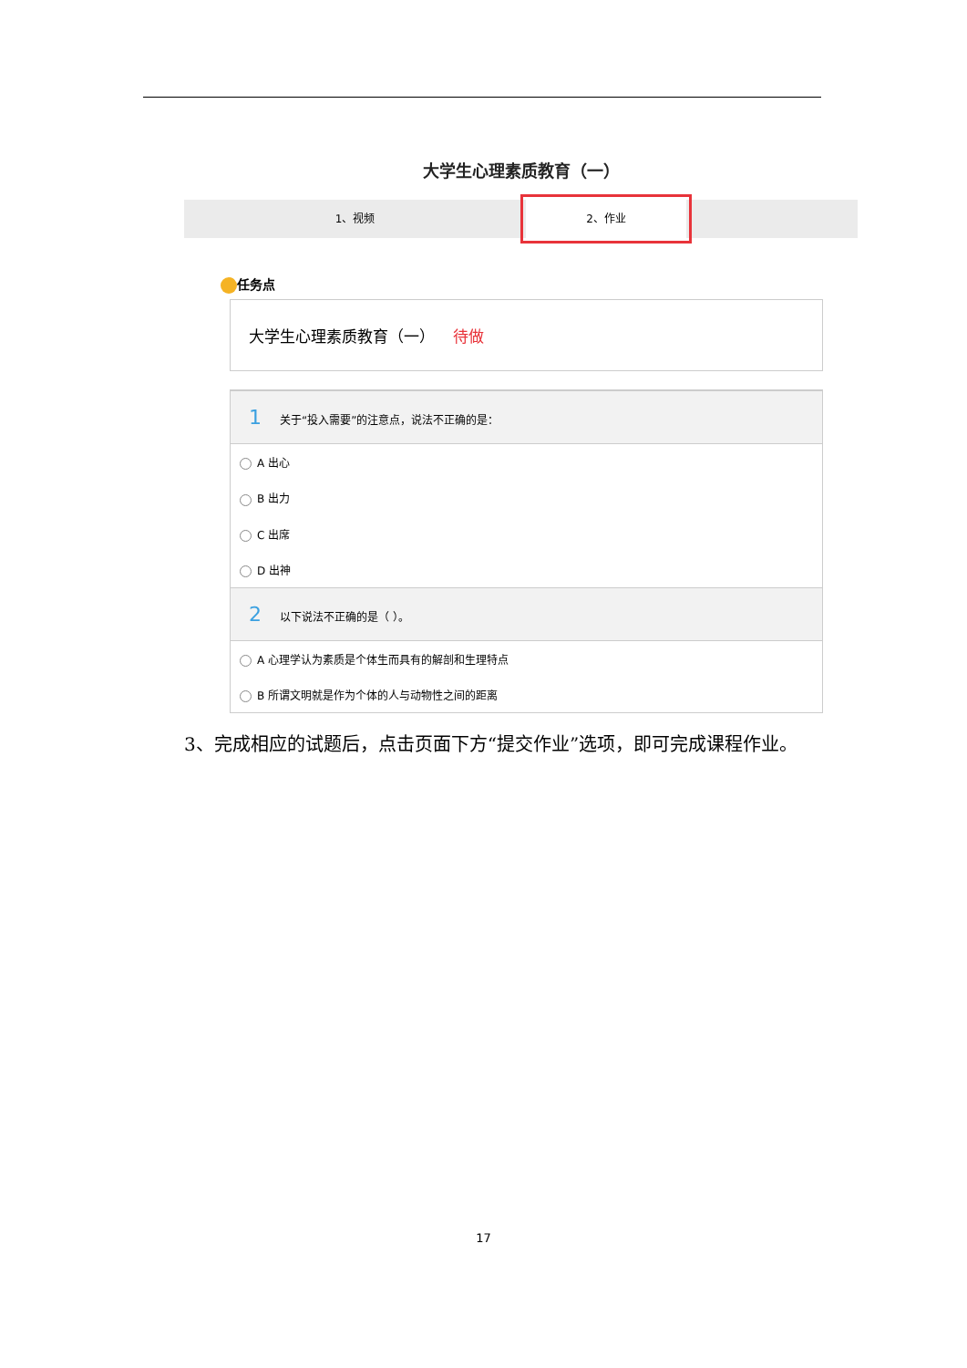大学生心理素质教育（一）
1、视频 2、作业
任务点
大学生心理素质教育（一） 待做
1 关于“投入需要”的注意点，说法不正确的是：
A 出心
B 出力
C 出席
D 出神
2 以下说法不正确的是（ ）。
A 心理学认为素质是个体生而具有的解剖和生理特点
B 所谓文明就是作为个体的人与动物性之间的距离
3、完成相应的试题后，点击页面下方“提交作业”选项，即可完成课程作业。
17